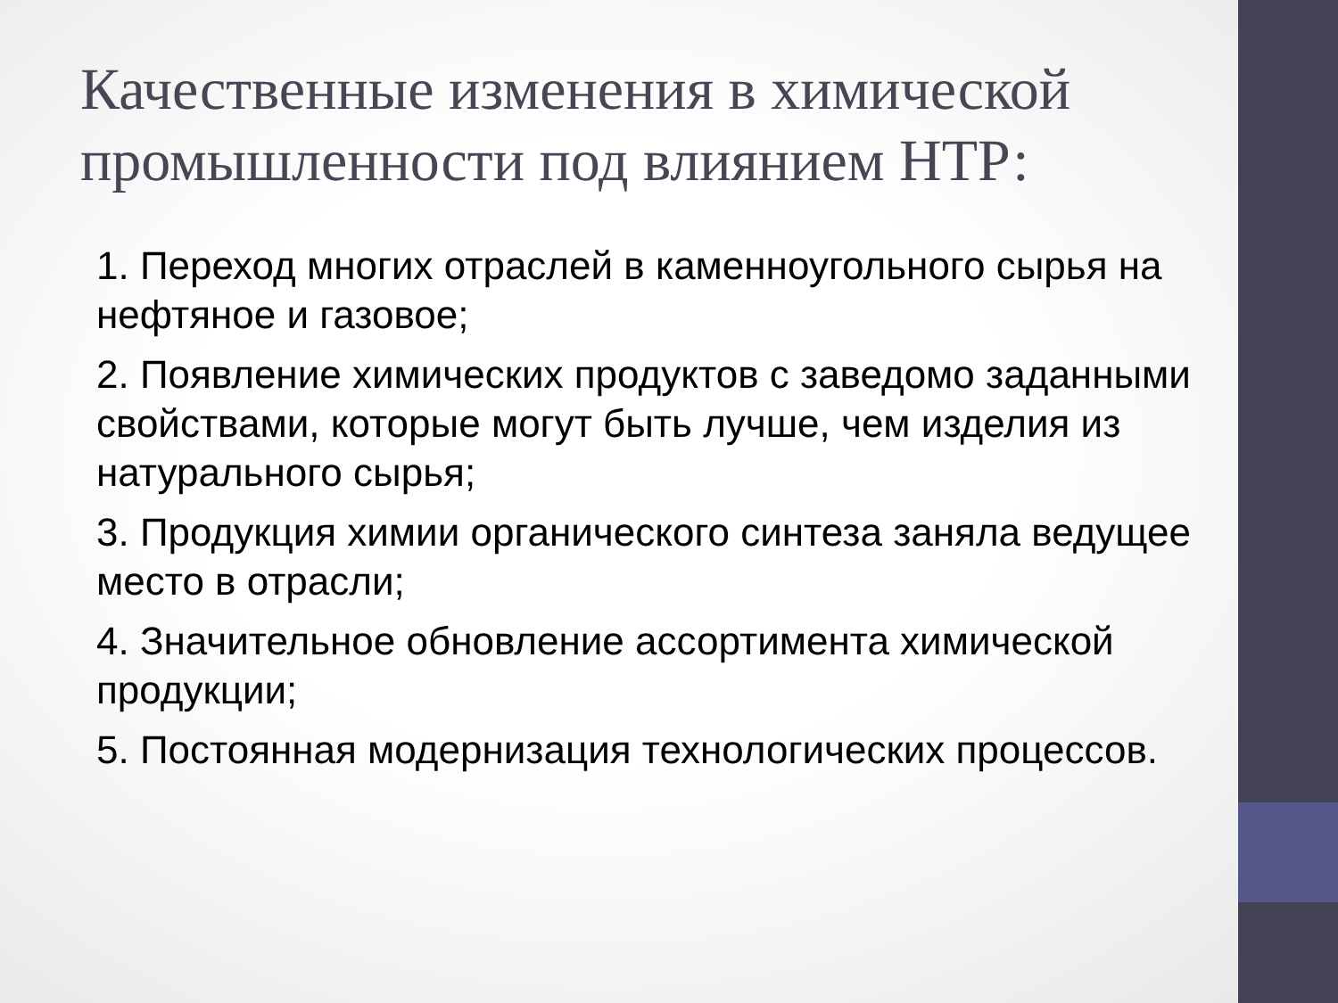Качественные изменения в химической промышленности под влиянием НТР:
1. Переход многих отраслей в каменноугольного сырья на нефтяное и газовое;
2. Появление химических продуктов с заведомо заданными свойствами, которые могут быть лучше, чем изделия из натурального сырья;
3. Продукция химии органического синтеза заняла ведущее место в отрасли;
4. Значительное обновление ассортимента химической продукции;
5. Постоянная модернизация технологических процессов.